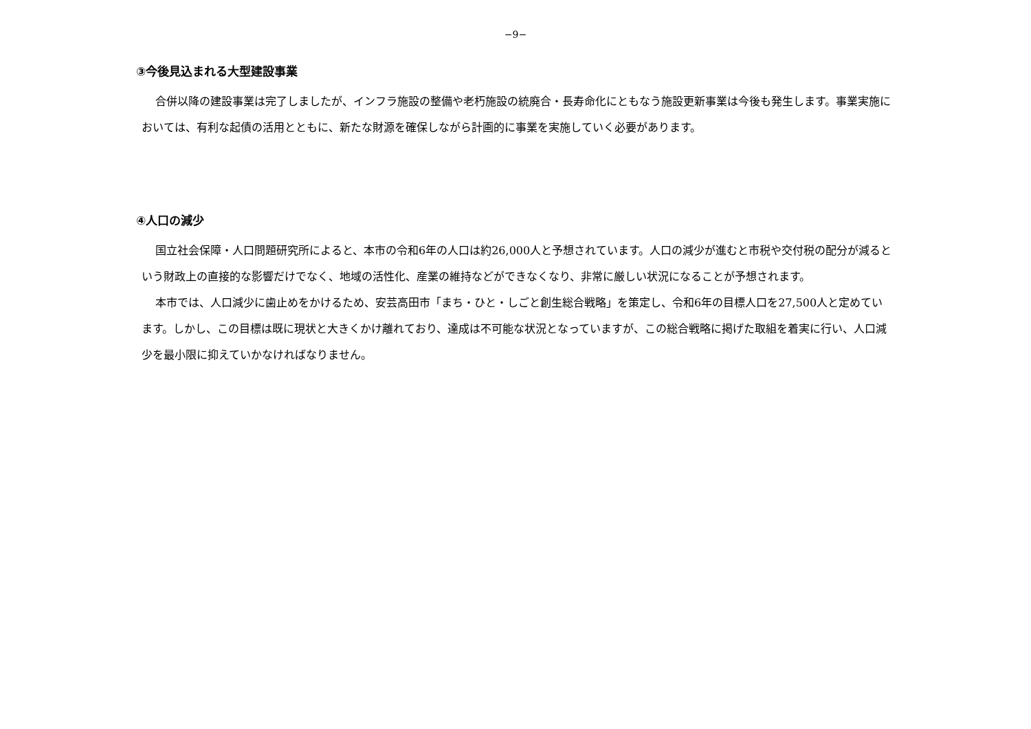−9−
③今後見込まれる大型建設事業
合併以降の建設事業は完了しましたが、インフラ施設の整備や老朽施設の統廃合・長寿命化にともなう施設更新事業は今後も発生します。事業実施においては、有利な起債の活用とともに、新たな財源を確保しながら計画的に事業を実施していく必要があります。
④人口の減少
国立社会保障・人口問題研究所によると、本市の令和6年の人口は約26,000人と予想されています。人口の減少が進むと市税や交付税の配分が減るという財政上の直接的な影響だけでなく、地域の活性化、産業の維持などができなくなり、非常に厳しい状況になることが予想されます。
本市では、人口減少に歯止めをかけるため、安芸高田市「まち・ひと・しごと創生総合戦略」を策定し、令和6年の目標人口を27,500人と定めています。しかし、この目標は既に現状と大きくかけ離れており、達成は不可能な状況となっていますが、この総合戦略に掲げた取組を着実に行い、人口減少を最小限に抑えていかなければなりません。